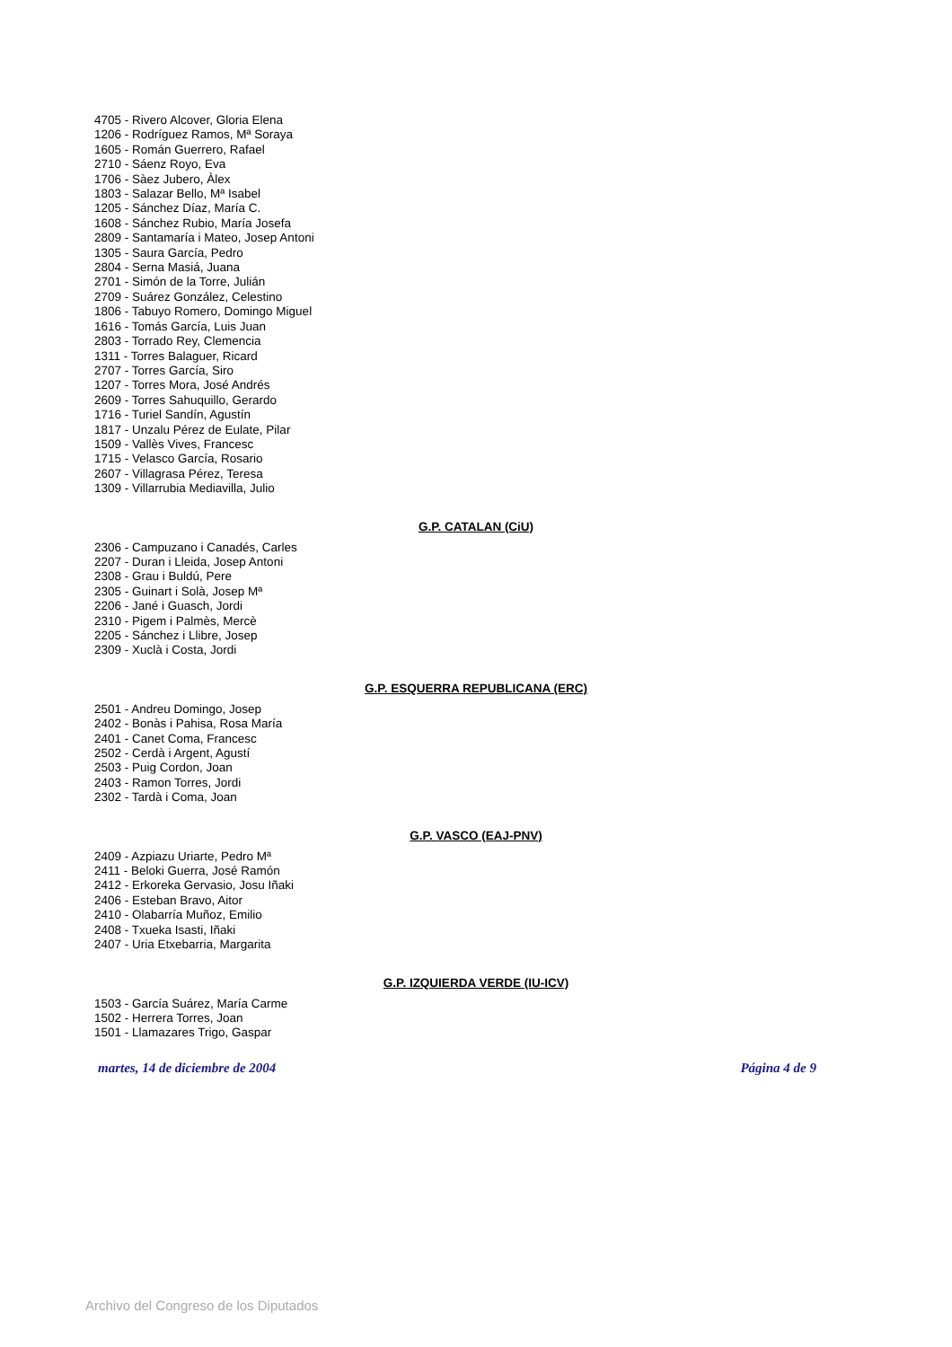4705 - Rivero Alcover, Gloria Elena
1206 - Rodríguez Ramos, Mª Soraya
1605 - Román Guerrero, Rafael
2710 - Sáenz Royo, Eva
1706 - Sàez Jubero, Àlex
1803 - Salazar Bello, Mª Isabel
1205 - Sánchez Díaz, María C.
1608 - Sánchez Rubio, María Josefa
2809 - Santamaría i Mateo, Josep Antoni
1305 - Saura García, Pedro
2804 - Serna Masiá, Juana
2701 - Simón de la Torre, Julián
2709 - Suárez González, Celestino
1806 - Tabuyo Romero, Domingo Miguel
1616 - Tomás García, Luis Juan
2803 - Torrado Rey, Clemencia
1311 - Torres Balaguer, Ricard
2707 - Torres García, Siro
1207 - Torres Mora, José Andrés
2609 - Torres Sahuquillo, Gerardo
1716 - Turiel Sandín, Agustín
1817 - Unzalu Pérez de Eulate, Pilar
1509 - Vallès Vives, Francesc
1715 - Velasco García, Rosario
2607 - Villagrasa Pérez, Teresa
1309 - Villarrubia Mediavilla, Julio
G.P. CATALAN (CiU)
2306 - Campuzano i Canadés, Carles
2207 - Duran i Lleida, Josep Antoni
2308 - Grau i Buldú, Pere
2305 - Guinart i Solà, Josep Mª
2206 - Jané i Guasch, Jordi
2310 - Pigem i Palmès, Mercè
2205 - Sánchez i Llibre, Josep
2309 - Xuclà i Costa, Jordi
G.P. ESQUERRA REPUBLICANA (ERC)
2501 - Andreu Domingo, Josep
2402 - Bonàs i Pahisa, Rosa María
2401 - Canet Coma, Francesc
2502 - Cerdà i Argent, Agustí
2503 - Puig Cordon, Joan
2403 - Ramon Torres, Jordi
2302 - Tardà i Coma, Joan
G.P. VASCO (EAJ-PNV)
2409 - Azpiazu Uriarte, Pedro Mª
2411 - Beloki Guerra, José Ramón
2412 - Erkoreka Gervasio, Josu Iñaki
2406 - Esteban Bravo, Aitor
2410 - Olabarría Muñoz, Emilio
2408 - Txueka Isasti, Iñaki
2407 - Uria Etxebarria, Margarita
G.P. IZQUIERDA VERDE (IU-ICV)
1503 - García Suárez, María Carme
1502 - Herrera Torres, Joan
1501 - Llamazares Trigo, Gaspar
martes, 14 de diciembre de 2004 Página 4 de 9
Archivo del Congreso de los Diputados